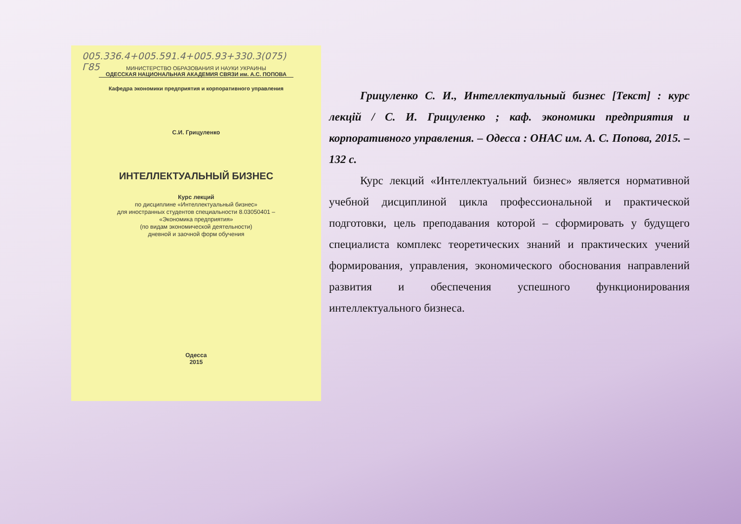005.336.4+005.591.4+005.93+330.3(075)
Г85
МИНИСТЕРСТВО ОБРАЗОВАНИЯ И НАУКИ УКРАИНЫ
ОДЕССКАЯ НАЦИОНАЛЬНАЯ АКАДЕМИЯ СВЯЗИ им. А.С. ПОПОВА
Кафедра экономики предприятия и корпоративного управления
С.И. Грицуленко
ИНТЕЛЛЕКТУАЛЬНЫЙ БИЗНЕС
Курс лекций
по дисциплине «Интеллектуальный бизнес»
для иностранных студентов специальности 8.03050401 –
«Экономика предприятия»
(по видам экономической деятельности)
дневной и заочной форм обучения
Одесса
2015
Грицуленко С. И., Интеллектуальный бизнес [Текст] : курс лекцій / С. И. Грицуленко ; каф. экономики предприятия и корпоративного управления. – Одесса : ОНАС им. А. С. Попова, 2015. – 132 с.
Курс лекций «Интеллектуальний бизнес» является нормативной учебной дисциплиной цикла профессиональной и практической подготовки, цель преподавания которой – сформировать у будущего специалиста комплекс теоретических знаний и практических учений формирования, управления, экономического обоснования направлений развития и обеспечения успешного функционирования интеллектуального бизнеса.